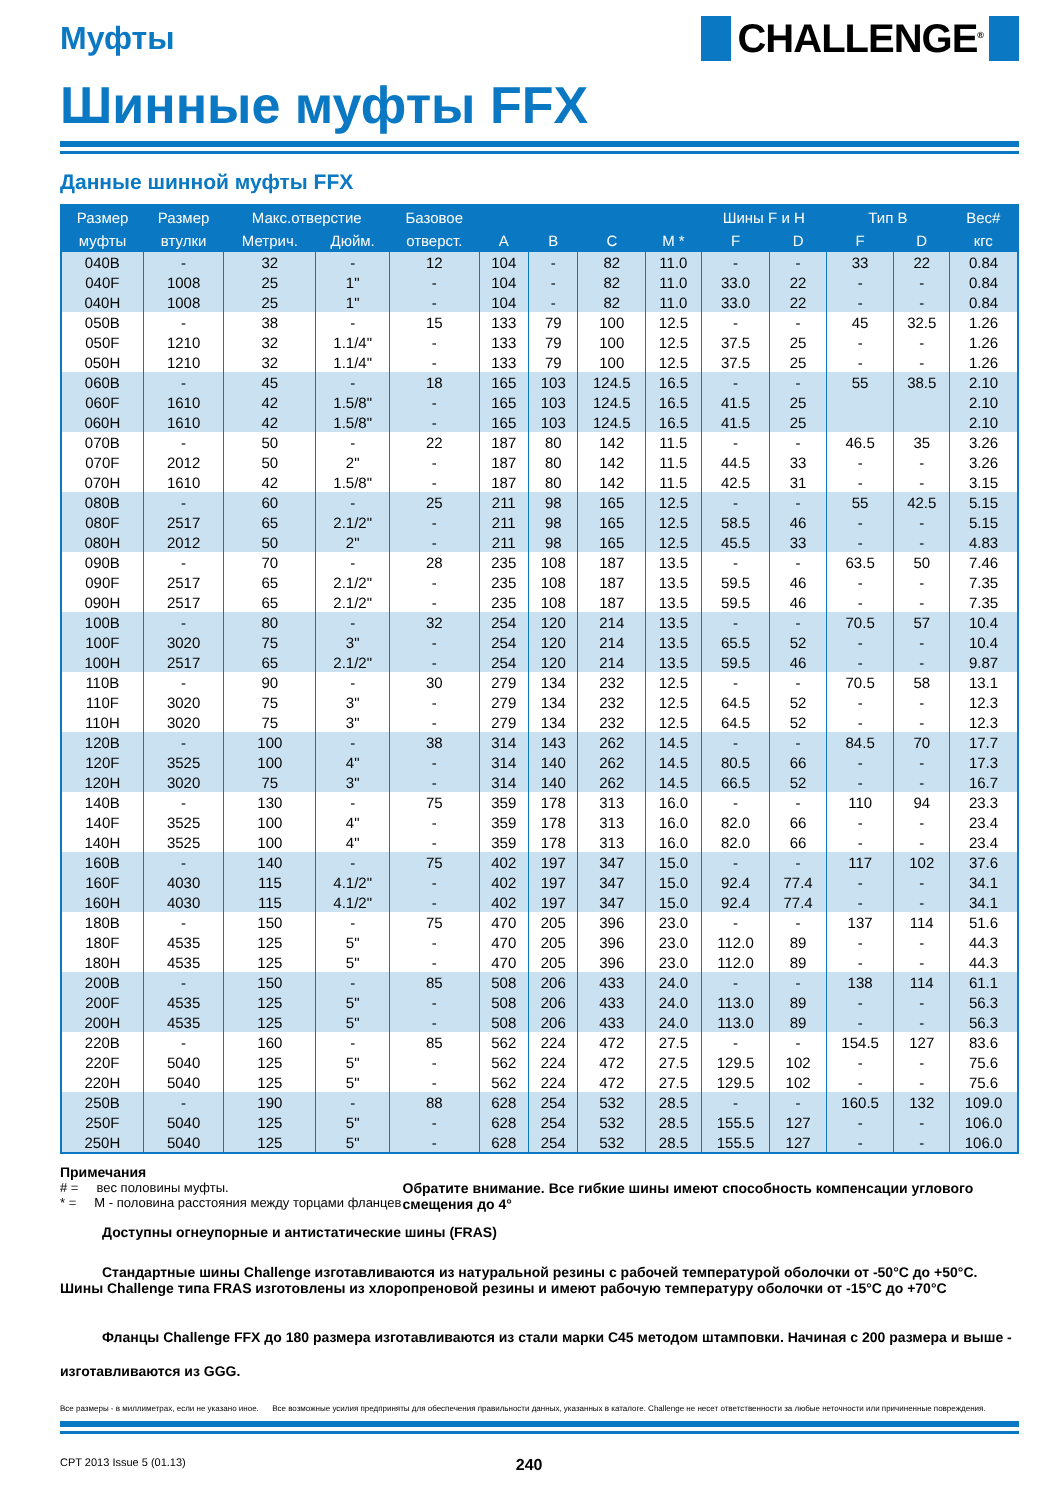Муфты
CHALLENGE<sup>®</sup>
Шинные муфты FFX
Данные шинной муфты FFX
| Размер | Размер | Макс.отверстие | | Базовое | | | | | Шины F и H | | Тип B | | Вес# |
| --- | --- | --- | --- | --- | --- | --- | --- | --- | --- | --- | --- | --- | --- |
| муфты | втулки | Метрич. | Дюйм. | отверст. | A | B | C | M * | F | D | F | D | кгс |
| 040B | - | 32 | - | 12 | 104 | - | 82 | 11.0 | - | - | 33 | 22 | 0.84 |
| 040F | 1008 | 25 | 1" | - | 104 | - | 82 | 11.0 | 33.0 | 22 | - | - | 0.84 |
| 040H | 1008 | 25 | 1" | - | 104 | - | 82 | 11.0 | 33.0 | 22 | - | - | 0.84 |
| 050B | - | 38 | - | 15 | 133 | 79 | 100 | 12.5 | - | - | 45 | 32.5 | 1.26 |
| 050F | 1210 | 32 | 1.1/4" | - | 133 | 79 | 100 | 12.5 | 37.5 | 25 | - | - | 1.26 |
| 050H | 1210 | 32 | 1.1/4" | - | 133 | 79 | 100 | 12.5 | 37.5 | 25 | - | - | 1.26 |
| 060B | - | 45 | - | 18 | 165 | 103 | 124.5 | 16.5 | - | - | 55 | 38.5 | 2.10 |
| 060F | 1610 | 42 | 1.5/8" | - | 165 | 103 | 124.5 | 16.5 | 41.5 | 25 | | | 2.10 |
| 060H | 1610 | 42 | 1.5/8" | - | 165 | 103 | 124.5 | 16.5 | 41.5 | 25 | | | 2.10 |
| 070B | - | 50 | - | 22 | 187 | 80 | 142 | 11.5 | - | - | 46.5 | 35 | 3.26 |
| 070F | 2012 | 50 | 2" | - | 187 | 80 | 142 | 11.5 | 44.5 | 33 | - | - | 3.26 |
| 070H | 1610 | 42 | 1.5/8" | - | 187 | 80 | 142 | 11.5 | 42.5 | 31 | - | - | 3.15 |
| 080B | - | 60 | - | 25 | 211 | 98 | 165 | 12.5 | - | - | 55 | 42.5 | 5.15 |
| 080F | 2517 | 65 | 2.1/2" | - | 211 | 98 | 165 | 12.5 | 58.5 | 46 | - | - | 5.15 |
| 080H | 2012 | 50 | 2" | - | 211 | 98 | 165 | 12.5 | 45.5 | 33 | - | - | 4.83 |
| 090B | - | 70 | - | 28 | 235 | 108 | 187 | 13.5 | - | - | 63.5 | 50 | 7.46 |
| 090F | 2517 | 65 | 2.1/2" | - | 235 | 108 | 187 | 13.5 | 59.5 | 46 | - | - | 7.35 |
| 090H | 2517 | 65 | 2.1/2" | - | 235 | 108 | 187 | 13.5 | 59.5 | 46 | - | - | 7.35 |
| 100B | - | 80 | - | 32 | 254 | 120 | 214 | 13.5 | - | - | 70.5 | 57 | 10.4 |
| 100F | 3020 | 75 | 3" | - | 254 | 120 | 214 | 13.5 | 65.5 | 52 | - | - | 10.4 |
| 100H | 2517 | 65 | 2.1/2" | - | 254 | 120 | 214 | 13.5 | 59.5 | 46 | - | - | 9.87 |
| 110B | - | 90 | - | 30 | 279 | 134 | 232 | 12.5 | - | - | 70.5 | 58 | 13.1 |
| 110F | 3020 | 75 | 3" | - | 279 | 134 | 232 | 12.5 | 64.5 | 52 | - | - | 12.3 |
| 110H | 3020 | 75 | 3" | - | 279 | 134 | 232 | 12.5 | 64.5 | 52 | - | - | 12.3 |
| 120B | - | 100 | - | 38 | 314 | 143 | 262 | 14.5 | - | - | 84.5 | 70 | 17.7 |
| 120F | 3525 | 100 | 4" | - | 314 | 140 | 262 | 14.5 | 80.5 | 66 | - | - | 17.3 |
| 120H | 3020 | 75 | 3" | - | 314 | 140 | 262 | 14.5 | 66.5 | 52 | - | - | 16.7 |
| 140B | - | 130 | - | 75 | 359 | 178 | 313 | 16.0 | - | - | 110 | 94 | 23.3 |
| 140F | 3525 | 100 | 4" | - | 359 | 178 | 313 | 16.0 | 82.0 | 66 | - | - | 23.4 |
| 140H | 3525 | 100 | 4" | - | 359 | 178 | 313 | 16.0 | 82.0 | 66 | - | - | 23.4 |
| 160B | - | 140 | - | 75 | 402 | 197 | 347 | 15.0 | - | - | 117 | 102 | 37.6 |
| 160F | 4030 | 115 | 4.1/2" | - | 402 | 197 | 347 | 15.0 | 92.4 | 77.4 | - | - | 34.1 |
| 160H | 4030 | 115 | 4.1/2" | - | 402 | 197 | 347 | 15.0 | 92.4 | 77.4 | - | - | 34.1 |
| 180B | - | 150 | - | 75 | 470 | 205 | 396 | 23.0 | - | - | 137 | 114 | 51.6 |
| 180F | 4535 | 125 | 5" | - | 470 | 205 | 396 | 23.0 | 112.0 | 89 | - | - | 44.3 |
| 180H | 4535 | 125 | 5" | - | 470 | 205 | 396 | 23.0 | 112.0 | 89 | - | - | 44.3 |
| 200B | - | 150 | - | 85 | 508 | 206 | 433 | 24.0 | - | - | 138 | 114 | 61.1 |
| 200F | 4535 | 125 | 5" | - | 508 | 206 | 433 | 24.0 | 113.0 | 89 | - | - | 56.3 |
| 200H | 4535 | 125 | 5" | - | 508 | 206 | 433 | 24.0 | 113.0 | 89 | - | - | 56.3 |
| 220B | - | 160 | - | 85 | 562 | 224 | 472 | 27.5 | - | - | 154.5 | 127 | 83.6 |
| 220F | 5040 | 125 | 5" | - | 562 | 224 | 472 | 27.5 | 129.5 | 102 | - | - | 75.6 |
| 220H | 5040 | 125 | 5" | - | 562 | 224 | 472 | 27.5 | 129.5 | 102 | - | - | 75.6 |
| 250B | - | 190 | - | 88 | 628 | 254 | 532 | 28.5 | - | - | 160.5 | 132 | 109.0 |
| 250F | 5040 | 125 | 5" | - | 628 | 254 | 532 | 28.5 | 155.5 | 127 | - | - | 106.0 |
| 250H | 5040 | 125 | 5" | - | 628 | 254 | 532 | 28.5 | 155.5 | 127 | - | - | 106.0 |
Примечания
# = вес половины муфты.
* = M - половина расстояния между торцами фланцев
Обратите внимание. Все гибкие шины имеют способность компенсации углового смещения до 4°
Доступны огнеупорные и антистатические шины (FRAS)
Стандартные шины Challenge изготавливаются из натуральной резины с рабочей температурой оболочки от -50°C до +50°C. Шины Challenge типа FRAS изготовлены из хлоропреновой резины и имеют рабочую температуру оболочки от -15°C до +70°C
Фланцы Challenge FFX до 180 размера изготавливаются из стали марки C45 методом штамповки. Начиная с 200 размера и выше - изготавливаются из GGG.
Все размеры - в миллиметрах, если не указано иное. Все возможные усилия предприняты для обеспечения правильности данных, указанных в каталоге. Challenge не несет ответственности за любые неточности или причиненные повреждения.
CPT 2013 Issue 5 (01.13) 240